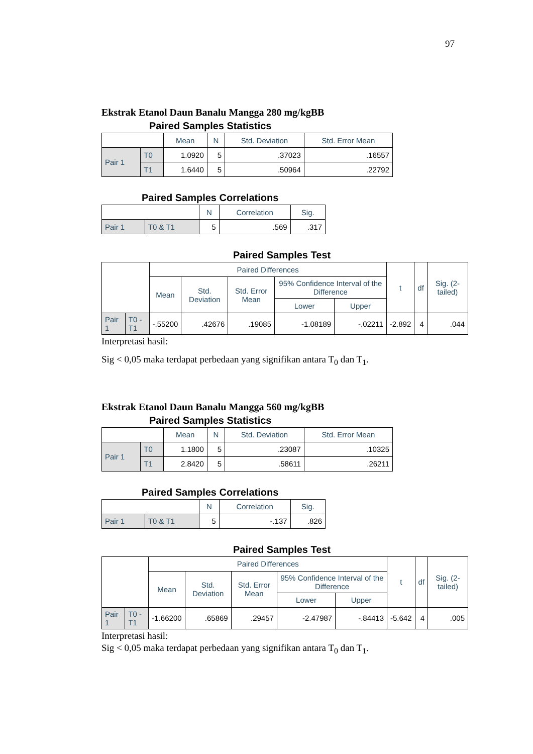97
Ekstrak Etanol Daun Banalu Mangga 280 mg/kgBB
Paired Samples Statistics
| | | Mean | N | Std. Deviation | Std. Error Mean |
| --- | --- | --- | --- | --- | --- |
| Pair 1 | T0 | 1.0920 | 5 | .37023 | .16557 |
| | T1 | 1.6440 | 5 | .50964 | .22792 |
Paired Samples Correlations
| | | N | Correlation | Sig. |
| --- | --- | --- | --- | --- |
| Pair 1 | T0 & T1 | 5 | .569 | .317 |
Paired Samples Test
| | | Paired Differences | | | | | t | df | Sig. (2-tailed) |
| --- | --- | --- | --- | --- | --- | --- | --- | --- | --- |
| | | Mean | Std. Deviation | Std. Error Mean | 95% Confidence Interval of the Difference | | | | |
| | | | | | Lower | Upper | | | |
| Pair 1 | T0 - T1 | -.55200 | .42676 | .19085 | -1.08189 | -.02211 | -2.892 | 4 | .044 |
Interpretasi hasil:
Sig < 0,05 maka terdapat perbedaan yang signifikan antara T<sub>0</sub> dan T<sub>1</sub>.
Ekstrak Etanol Daun Banalu Mangga 560 mg/kgBB
Paired Samples Statistics
| | | Mean | N | Std. Deviation | Std. Error Mean |
| --- | --- | --- | --- | --- | --- |
| Pair 1 | T0 | 1.1800 | 5 | .23087 | .10325 |
| | T1 | 2.8420 | 5 | .58611 | .26211 |
Paired Samples Correlations
| | | N | Correlation | Sig. |
| --- | --- | --- | --- | --- |
| Pair 1 | T0 & T1 | 5 | -.137 | .826 |
Paired Samples Test
| | | Paired Differences | | | | | t | df | Sig. (2-tailed) |
| --- | --- | --- | --- | --- | --- | --- | --- | --- | --- |
| | | Mean | Std. Deviation | Std. Error Mean | 95% Confidence Interval of the Difference | | | | |
| | | | | | Lower | Upper | | | |
| Pair 1 | T0 - T1 | -1.66200 | .65869 | .29457 | -2.47987 | -.84413 | -5.642 | 4 | .005 |
Interpretasi hasil:
Sig < 0,05 maka terdapat perbedaan yang signifikan antara T<sub>0</sub> dan T<sub>1</sub>.